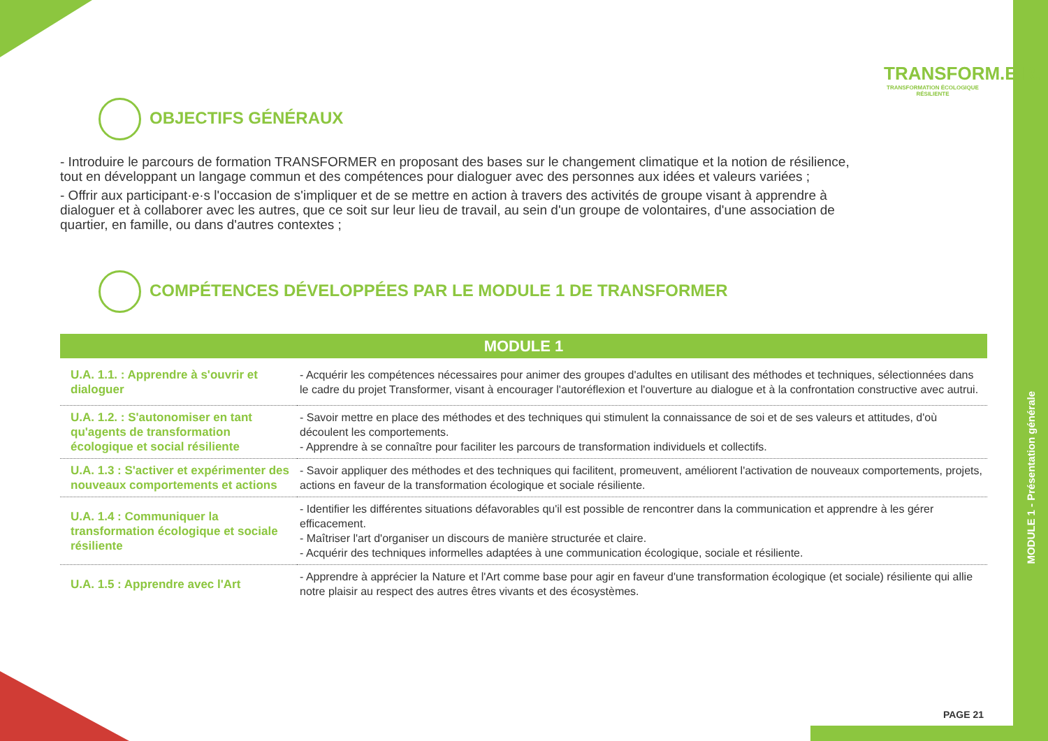MODULE 1 - Présentation générale
TRANSFORM.E.R.
TRANSFORMATION ÉCOLOGIQUE RÉSILIENTE
OBJECTIFS GÉNÉRAUX
- Introduire le parcours de formation TRANSFORMER en proposant des bases sur le changement climatique et la notion de résilience, tout en développant un langage commun et des compétences pour dialoguer avec des personnes aux idées et valeurs variées ;
- Offrir aux participant·e·s l'occasion de s'impliquer et de se mettre en action à travers des activités de groupe visant à apprendre à dialoguer et à collaborer avec les autres, que ce soit sur leur lieu de travail, au sein d'un groupe de volontaires, d'une association de quartier, en famille, ou dans d'autres contextes ;
COMPÉTENCES DÉVELOPPÉES PAR LE MODULE 1 DE TRANSFORMER
| MODULE 1 | |
| --- | --- |
| U.A. 1.1. : Apprendre à s'ouvrir et dialoguer | - Acquérir les compétences nécessaires pour animer des groupes d'adultes en utilisant des méthodes et techniques, sélectionnées dans le cadre du projet Transformer, visant à encourager l'autoréflexion et l'ouverture au dialogue et à la confrontation constructive avec autrui. |
| U.A. 1.2. : S'autonomiser en tant qu'agents de transformation écologique et social résiliente | - Savoir mettre en place des méthodes et des techniques qui stimulent la connaissance de soi et de ses valeurs et attitudes, d'où découlent les comportements. - Apprendre à se connaître pour faciliter les parcours de transformation individuels et collectifs. |
| U.A. 1.3 : S'activer et expérimenter des nouveaux comportements et actions | - Savoir appliquer des méthodes et des techniques qui facilitent, promeuvent, améliorent l'activation de nouveaux comportements, projets, actions en faveur de la transformation écologique et sociale résiliente. |
| U.A. 1.4 : Communiquer la transformation écologique et sociale résiliente | - Identifier les différentes situations défavorables qu'il est possible de rencontrer dans la communication et apprendre à les gérer efficacement. - Maîtriser l'art d'organiser un discours de manière structurée et claire. - Acquérir des techniques informelles adaptées à une communication écologique, sociale et résiliente. |
| U.A. 1.5 : Apprendre avec l'Art | - Apprendre à apprécier la Nature et l'Art comme base pour agir en faveur d'une transformation écologique (et sociale) résiliente qui allie notre plaisir au respect des autres êtres vivants et des écosystèmes. |
PAGE 21